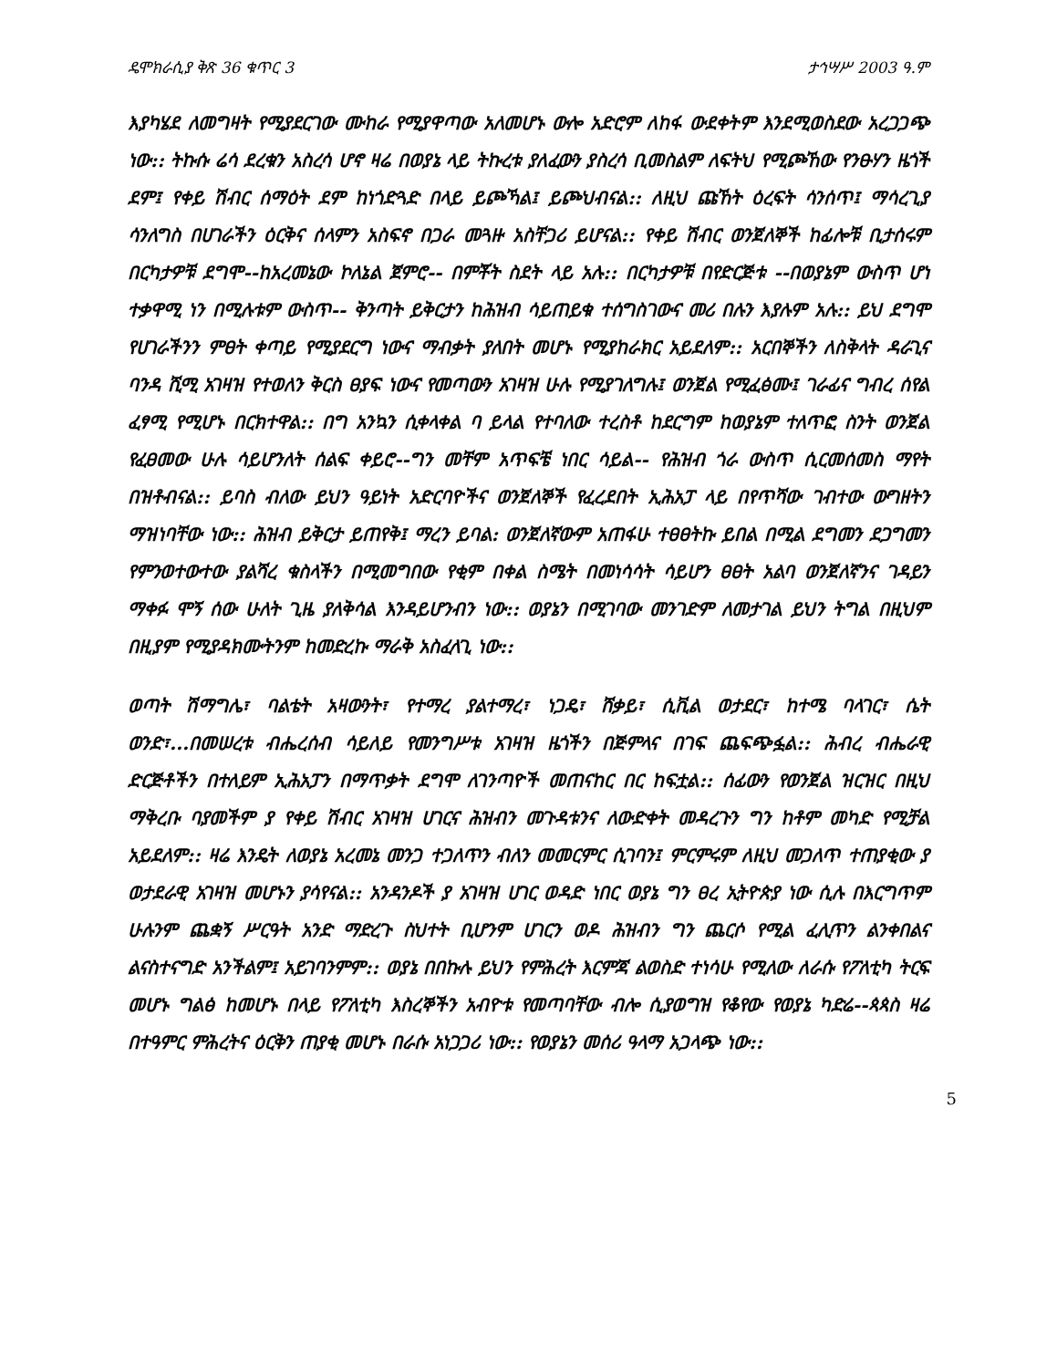ዴሞክራሲያ ቅጽ 36 ቁጥር 3 ታኅሣሥ 2003 ዓ.ም
እያካሄደ ለመግዛት የሚያደርገው ሙከራ የሚያዋጣው አለመሆኑ ውሎ አድሮም ለከፋ ውደቀትም እንደሚወስደው አረጋጋጭ ነው:: ትኩሱ ሬሳ ደረቁን አስረሳ ሆኖ ዛሬ በወያኔ ላይ ትኩረቱ ያለፈውን ያስረሳ ቢመስልም ለፍትህ የሚጮኸው የንፁሃን ዜጎች ደም፤ የቀይ ሽብር ሰማዕት ደም ከነጎድጓድ በላይ ይጮኻል፤ ይጮህብናል:: ለዚህ ጩኸት ዕረፍት ሳንሰጥ፤ ማሳረጊያ ሳንለግስ በሀገራችን ዕርቅና ሰላምን አስፍኖ በጋራ መጓዙ አስቸጋሪ ይሆናል:: የቀይ ሽብር ወንጀለኞች ከፊሎቹ ቢታሰሩም በርካታዎቹ ደግሞ--ከአረመኔው ኮለኔል ጀምሮ-- በምቾት ስደት ላይ አሉ:: በርካታዎቹ በየድርጅቱ --በወያኔም ውስጥ ሆነ ተቃዋሚ ነን በሚሉቱም ውስጥ-- ቅንጣት ይቅርታን ከሕዝብ ሳይጠይቁ ተሰግስገውና መሪ በሉን እያሉም አሉ:: ይህ ደግሞ የሀገራችንን ምፀት ቀጣይ የሚያደርግ ነውና ማብቃት ያለበት መሆኑ የሚያከራክር አይደለም:: አርበኞችን ለስቅላት ዳራጊና ባንዳ ሺሚ አገዛዝ የተወለን ቅርስ ፀያፍ ነውና የመጣውን አገዛዝ ሁሉ የሚያገለግሉ፤ ወንጀል የሚፈፅሙ፤ ገራፊና ግብረ ሰየል ፈፃሚ የሚሆኑ በርክተዋል:: በግ አንኳን ሲቀላቀል ባ ይላል የተባለው ተረስቶ ከደርግም ከወያኔም ተለጥፎ ስንት ወንጀል የፈፀመው ሁሉ ሳይሆንለት ሰልፍ ቀይሮ--ግን መቸም አጥፍቼ ነበር ሳይል-- የሕዝብ ጎራ ውስጥ ሲርመሰመስ ማየት በዝቶብናል:: ይባስ ብለው ይህን ዓይነት አድርባዮችና ወንጀለኞች የፈረደበት ኢሕአፓ ላይ በየጥሻው ገብተው ውግዘትን ማዝነባቸው ነው:: ሕዝብ ይቅርታ ይጠየቅ፤ ማረን ይባል: ወንጀለኛውም አጠፋሁ ተፀፀትኩ ይበል በሚል ደግመን ደጋግመን የምንወተውተው ያልሻረ ቁስላችን በሚመግበው የቂም በቀል ስሜት በመነሳሳት ሳይሆን ፀፀት አልባ ወንጀለኛንና ገዳይን ማቀፉ ሞኝ ሰው ሁለት ጊዜ ያለቅሳል እንዳይሆንብን ነው:: ወያኔን በሚገባው መንገድም ለመታገል ይህን ትግል በዚህም በዚያም የሚያዳክሙትንም ከመድረኩ ማራቅ አስፈላጊ ነው::
ወጣት ሽማግሌ፣ ባልቴት አዛውንት፣ የተማረ ያልተማረ፣ ነጋዴ፣ ሸቃይ፣ ሲቪል ወታደር፣ ከተሜ ባላገር፣ ሴት ወንድ፣...በመሠረቱ ብሔረሰብ ሳይለይ የመንግሥቱ አገዛዝ ዜጎችን በጅምላና በገፍ ጨፍጭፏል:: ሕብረ ብሔራዊ ድርጅቶችን በተለይም ኢሕአፓን በማጥቃት ደግሞ ለገንጣዮች መጠናከር በር ከፍቷል:: ሰፊውን የወንጀል ዝርዝር በዚህ ማቅረቡ ባያመችም ያ የቀይ ሽብር አገዛዝ ሀገርና ሕዝብን መጉዳቱንና ለውድቀት መዳረጉን ግን ከቶም መካድ የሚቻል አይደለም:: ዛሬ እንዴት ለወያኔ አረመኔ መንጋ ተጋለጥን ብለን መመርምር ሲገባን፤ ምርምሩም ለዚህ መጋለጥ ተጠያቂው ያ ወታደራዊ አገዛዝ መሆኑን ያሳየናል:: አንዳንዶች ያ አገዛዝ ሀገር ወዳድ ነበር ወያኔ ግን ፀረ ኢትዮጵያ ነው ሲሉ በእርግጥም ሁሉንም ጨቋኝ ሥርዓት አንድ ማድረጉ ስህተት ቢሆንም ሀገርን ወዶ ሕዝብን ግን ጨርሶ የሚል ፈሊጥን ልንቀበልና ልናስተናግድ አንችልም፤ አይገባንምም:: ወያኔ በበኩሉ ይህን የምሕረት እርምጃ ልወስድ ተነሳሁ የሚለው ለራሱ የፖለቲካ ትርፍ መሆኑ ግልፅ ከመሆኑ በላይ የፖለቲካ እስረኞችን አብዮቱ የመጣባቸው ብሎ ሲያወግዝ የቆየው የወያኔ ካድሬ--ጳጳስ ዛሬ በተዓምር ምሕረትና ዕርቅን ጠያቂ መሆኑ በራሱ አነጋጋሪ ነው:: የወያኔን መሰሪ ዓላማ አጋላጭ ነው::
5